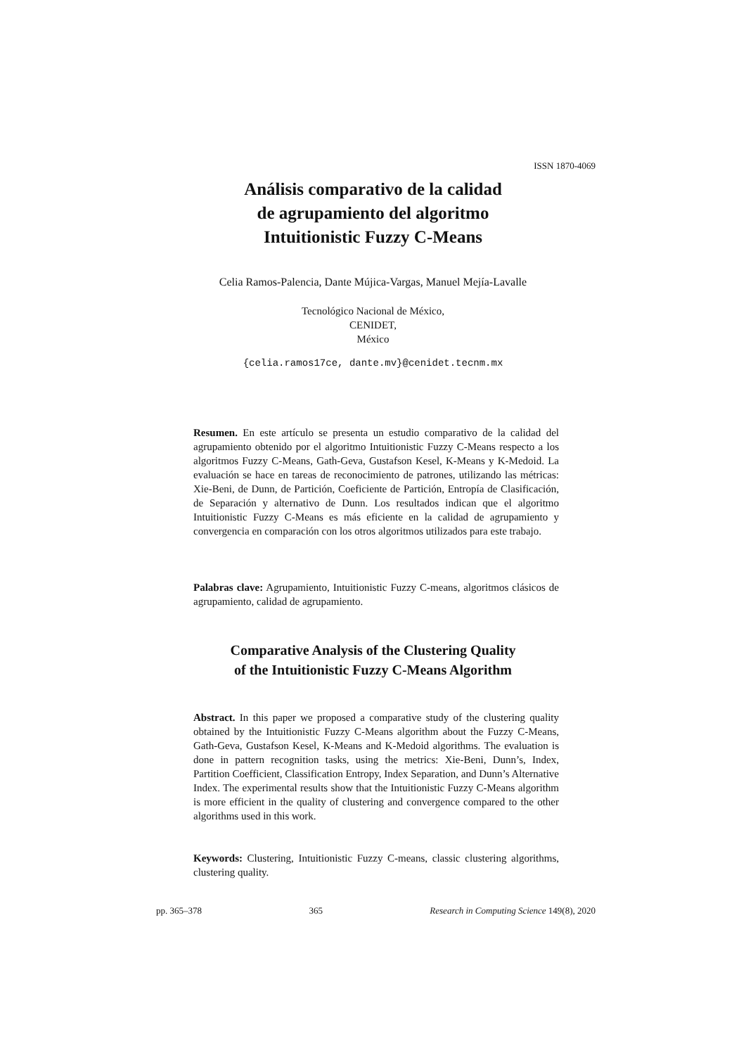ISSN 1870-4069
Análisis comparativo de la calidad
de agrupamiento del algoritmo
Intuitionistic Fuzzy C-Means
Celia Ramos-Palencia, Dante Mújica-Vargas, Manuel Mejía-Lavalle
Tecnológico Nacional de México,
CENIDET,
México
{celia.ramos17ce, dante.mv}@cenidet.tecnm.mx
Resumen. En este artículo se presenta un estudio comparativo de la calidad del agrupamiento obtenido por el algoritmo Intuitionistic Fuzzy C-Means respecto a los algoritmos Fuzzy C-Means, Gath-Geva, Gustafson Kesel, K-Means y K-Medoid. La evaluación se hace en tareas de reconocimiento de patrones, utilizando las métricas: Xie-Beni, de Dunn, de Partición, Coeficiente de Partición, Entropía de Clasificación, de Separación y alternativo de Dunn. Los resultados indican que el algoritmo Intuitionistic Fuzzy C-Means es más eficiente en la calidad de agrupamiento y convergencia en comparación con los otros algoritmos utilizados para este trabajo.
Palabras clave: Agrupamiento, Intuitionistic Fuzzy C-means, algoritmos clásicos de agrupamiento, calidad de agrupamiento.
Comparative Analysis of the Clustering Quality
of the Intuitionistic Fuzzy C-Means Algorithm
Abstract. In this paper we proposed a comparative study of the clustering quality obtained by the Intuitionistic Fuzzy C-Means algorithm about the Fuzzy C-Means, Gath-Geva, Gustafson Kesel, K-Means and K-Medoid algorithms. The evaluation is done in pattern recognition tasks, using the metrics: Xie-Beni, Dunn’s, Index, Partition Coefficient, Classification Entropy, Index Separation, and Dunn’s Alternative Index. The experimental results show that the Intuitionistic Fuzzy C-Means algorithm is more efficient in the quality of clustering and convergence compared to the other algorithms used in this work.
Keywords: Clustering, Intuitionistic Fuzzy C-means, classic clustering algorithms, clustering quality.
pp. 365–378 365 Research in Computing Science 149(8), 2020